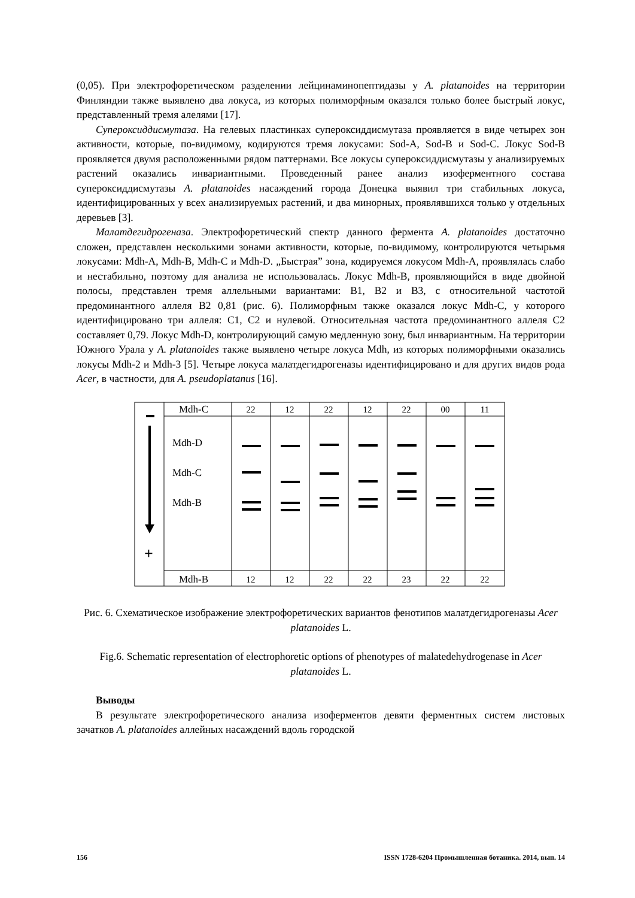(0,05). При электрофоретическом разделении лейцинаминопептидазы у A. platanoides на территории Финляндии также выявлено два локуса, из которых полиморфным оказался только более быстрый локус, представленный тремя алелями [17].
Супероксиддисмутаза. На гелевых пластинках супероксиддисмутаза проявляется в виде четырех зон активности, которые, по-видимому, кодируются тремя локусами: Sod-A, Sod-B и Sod-C. Локус Sod-B проявляется двумя расположенными рядом паттернами. Все локусы супероксиддисмутазы у анализируемых растений оказались инвариантными. Проведенный ранее анализ изоферментного состава супероксиддисмутазы A. platanoides насаждений города Донецка выявил три стабильных локуса, идентифицированных у всех анализируемых растений, и два минорных, проявлявшихся только у отдельных деревьев [3].
Малатдегидрогеназа. Электрофоретический спектр данного фермента A. platanoides достаточно сложен, представлен несколькими зонами активности, которые, по-видимому, контролируются четырьмя локусами: Mdh-A, Mdh-B, Mdh-C и Mdh-D. „Быстрая” зона, кодируемся локусом Mdh-A, проявлялась слабо и нестабильно, поэтому для анализа не использовалась. Локус Mdh-B, проявляющийся в виде двойной полосы, представлен тремя аллельными вариантами: B1, B2 и B3, с относительной частотой предоминантного аллеля B2 0,81 (рис. 6). Полиморфным также оказался локус Mdh-C, у которого идентифицировано три аллеля: C1, C2 и нулевой. Относительная частота предоминантного аллеля C2 составляет 0,79. Локус Mdh-D, контролирующий самую медленную зону, был инвариантным. На территории Южного Урала у A. platanoides также выявлено четыре локуса Mdh, из которых полиморфными оказались локусы Mdh-2 и Mdh-3 [5]. Четыре локуса малатдегидрогеназы идентифицировано и для других видов рода Acer, в частности, для A. pseudoplatanus [16].
Mdh-C
Mdh-B
22
12
22
12
22
00
11
12
12
22
22
23
22
22
Mdh-D
Mdh-C
Mdh-B
+
Рис. 6. Схематическое изображение электрофоретических вариантов фенотипов малатдегидрогеназы Acer platanoides L.
Fig.6. Schematic representation of electrophoretic options of phenotypes of malatedehydrogenase in Acer platanoides L.
Выводы
В результате электрофоретического анализа изоферментов девяти ферментных систем листовых зачатков A. platanoides аллейных насаждений вдоль городской
156 ISSN 1728-6204 Промышленная ботаника. 2014, вып. 14